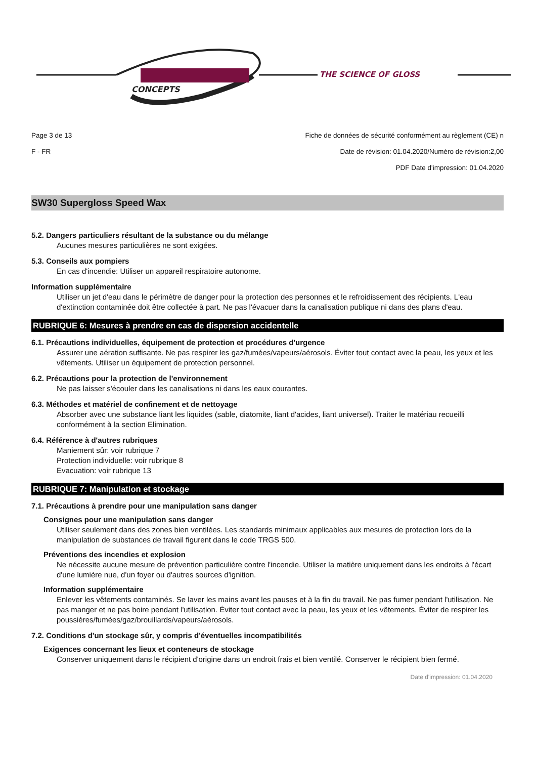CONCEPTS
THE SCIENCE OF GLOSS
Page 3 de 13 Fiche de données de sécurité conformément au règlement (CE) n
F - FR Date de révision: 01.04.2020/Numéro de révision:2,00
PDF Date d'impression: 01.04.2020
SW30 Supergloss Speed Wax
5.2. Dangers particuliers résultant de la substance ou du mélange
Aucunes mesures particulières ne sont exigées.
5.3. Conseils aux pompiers
En cas d'incendie: Utiliser un appareil respiratoire autonome.
Information supplémentaire
Utiliser un jet d'eau dans le périmètre de danger pour la protection des personnes et le refroidissement des récipients. L'eau d'extinction contaminée doit être collectée à part. Ne pas l'évacuer dans la canalisation publique ni dans des plans d'eau.
RUBRIQUE 6: Mesures à prendre en cas de dispersion accidentelle
6.1. Précautions individuelles, équipement de protection et procédures d'urgence
Assurer une aération suffisante. Ne pas respirer les gaz/fumées/vapeurs/aérosols. Éviter tout contact avec la peau, les yeux et les vêtements. Utiliser un équipement de protection personnel.
6.2. Précautions pour la protection de l'environnement
Ne pas laisser s'écouler dans les canalisations ni dans les eaux courantes.
6.3. Méthodes et matériel de confinement et de nettoyage
Absorber avec une substance liant les liquides (sable, diatomite, liant d'acides, liant universel). Traiter le matériau recueilli conformément à la section Elimination.
6.4. Référence à d'autres rubriques
Maniement sûr: voir rubrique 7
Protection individuelle: voir rubrique 8
Evacuation: voir rubrique 13
RUBRIQUE 7: Manipulation et stockage
7.1. Précautions à prendre pour une manipulation sans danger
Consignes pour une manipulation sans danger
Utiliser seulement dans des zones bien ventilées. Les standards minimaux applicables aux mesures de protection lors de la manipulation de substances de travail figurent dans le code TRGS 500.
Préventions des incendies et explosion
Ne nécessite aucune mesure de prévention particulière contre l'incendie. Utiliser la matière uniquement dans les endroits à l'écart d'une lumière nue, d'un foyer ou d'autres sources d'ignition.
Information supplémentaire
Enlever les vêtements contaminés. Se laver les mains avant les pauses et à la fin du travail. Ne pas fumer pendant l'utilisation. Ne pas manger et ne pas boire pendant l'utilisation. Éviter tout contact avec la peau, les yeux et les vêtements. Éviter de respirer les poussières/fumées/gaz/brouillards/vapeurs/aérosols.
7.2. Conditions d'un stockage sûr, y compris d'éventuelles incompatibilités
Exigences concernant les lieux et conteneurs de stockage
Conserver uniquement dans le récipient d'origine dans un endroit frais et bien ventilé. Conserver le récipient bien fermé.
Date d'impression: 01.04.2020